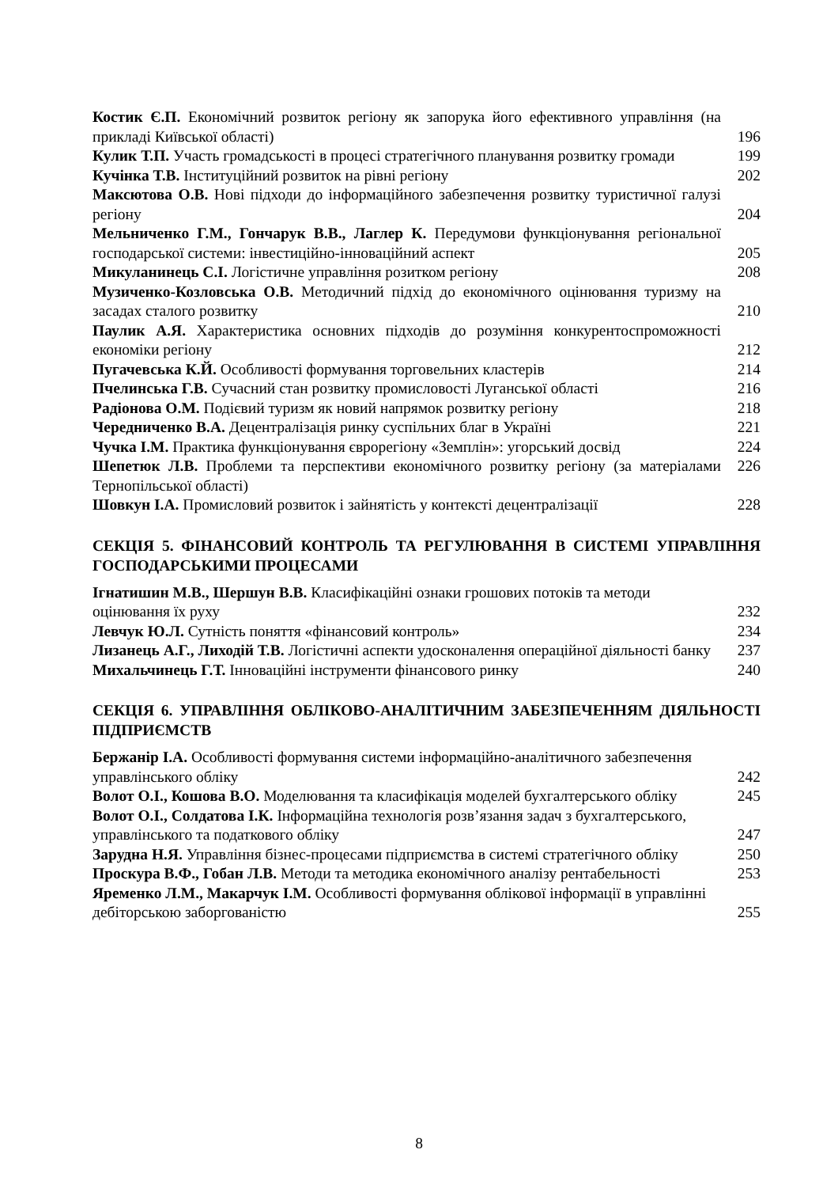| Костик Є.П. Економічний розвиток регіону як запорука його ефективного управління (на прикладі Київської області) | 196 |
| Кулик Т.П. Участь громадськості в процесі стратегічного планування розвитку громади | 199 |
| Кучінка Т.В. Інституційний розвиток на рівні регіону | 202 |
| Максютова О.В. Нові підходи до інформаційного забезпечення розвитку туристичної галузі регіону | 204 |
| Мельниченко Г.М., Гончарук В.В., Лаглер К. Передумови функціонування регіональної господарської системи: інвестиційно-інноваційний аспект | 205 |
| Микуланинець С.І. Логістичне управління розитком регіону | 208 |
| Музиченко-Козловська О.В. Методичний підхід до економічного оцінювання туризму на засадах сталого розвитку | 210 |
| Паулик А.Я. Характеристика основних підходів до розуміння конкурентоспроможності економіки регіону | 212 |
| Пугачевська К.Й. Особливості формування торговельних кластерів | 214 |
| Пчелинська Г.В. Сучасний стан розвитку промисловості Луганської області | 216 |
| Радіонова О.М. Подієвий туризм як новий напрямок розвитку регіону | 218 |
| Чередниченко В.А. Децентралізація ринку суспільних благ в Україні | 221 |
| Чучка І.М. Практика функціонування єврорегіону «Земплін»: угорський досвід | 224 |
| Шепетюк Л.В. Проблеми та перспективи економічного розвитку регіону (за матеріалами Тернопільської області) | 226 |
| Шовкун І.А. Промисловий розвиток і зайнятість у контексті децентралізації | 228 |
СЕКЦІЯ 5. ФІНАНСОВИЙ КОНТРОЛЬ ТА РЕГУЛЮВАННЯ В СИСТЕМІ УПРАВЛІННЯ ГОСПОДАРСЬКИМИ ПРОЦЕСАМИ
| Ігнатишин М.В., Шершун В.В. Класифікаційні ознаки грошових потоків та методи оцінювання їх руху | 232 |
| Левчук Ю.Л. Сутність поняття «фінансовий контроль» | 234 |
| Лизанець А.Г., Лиходій Т.В. Логістичні аспекти удосконалення операційної діяльності банку | 237 |
| Михальчинець Г.Т. Інноваційні інструменти фінансового ринку | 240 |
СЕКЦІЯ 6. УПРАВЛІННЯ ОБЛІКОВО-АНАЛІТИЧНИМ ЗАБЕЗПЕЧЕННЯМ ДІЯЛЬНОСТІ ПІДПРИЄМСТВ
| Бержанір І.А. Особливості формування системи інформаційно-аналітичного забезпечення управлінського обліку | 242 |
| Волот О.І., Кошова В.О. Моделювання та класифікація моделей бухгалтерського обліку | 245 |
| Волот О.І., Солдатова І.К. Інформаційна технологія розв’язання задач з бухгалтерського, управлінського та податкового обліку | 247 |
| Зарудна Н.Я. Управління бізнес-процесами підприємства в системі стратегічного обліку | 250 |
| Проскура В.Ф., Гобан Л.В. Методи та методика економічного аналізу рентабельності | 253 |
| Яременко Л.М., Макарчук І.М. Особливості формування облікової інформації в управлінні дебіторською заборгованістю | 255 |
8